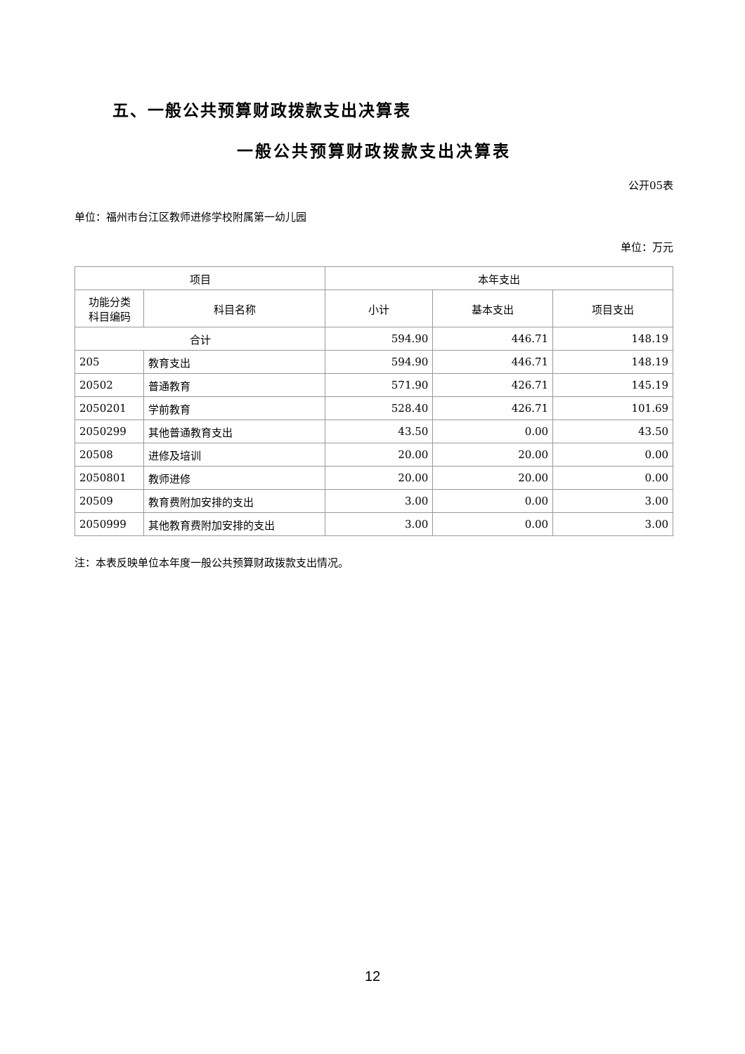五、一般公共预算财政拨款支出决算表
一般公共预算财政拨款支出决算表
公开05表
单位：福州市台江区教师进修学校附属第一幼儿园
单位：万元
| 项目 | | 本年支出 | | |
| --- | --- | --- | --- | --- |
| 功能分类 科目编码 | 科目名称 | 小计 | 基本支出 | 项目支出 |
| 合计 | | 594.90 | 446.71 | 148.19 |
| 205 | 教育支出 | 594.90 | 446.71 | 148.19 |
| 20502 | 普通教育 | 571.90 | 426.71 | 145.19 |
| 2050201 | 学前教育 | 528.40 | 426.71 | 101.69 |
| 2050299 | 其他普通教育支出 | 43.50 | 0.00 | 43.50 |
| 20508 | 进修及培训 | 20.00 | 20.00 | 0.00 |
| 2050801 | 教师进修 | 20.00 | 20.00 | 0.00 |
| 20509 | 教育费附加安排的支出 | 3.00 | 0.00 | 3.00 |
| 2050999 | 其他教育费附加安排的支出 | 3.00 | 0.00 | 3.00 |
注：本表反映单位本年度一般公共预算财政拨款支出情况。
12